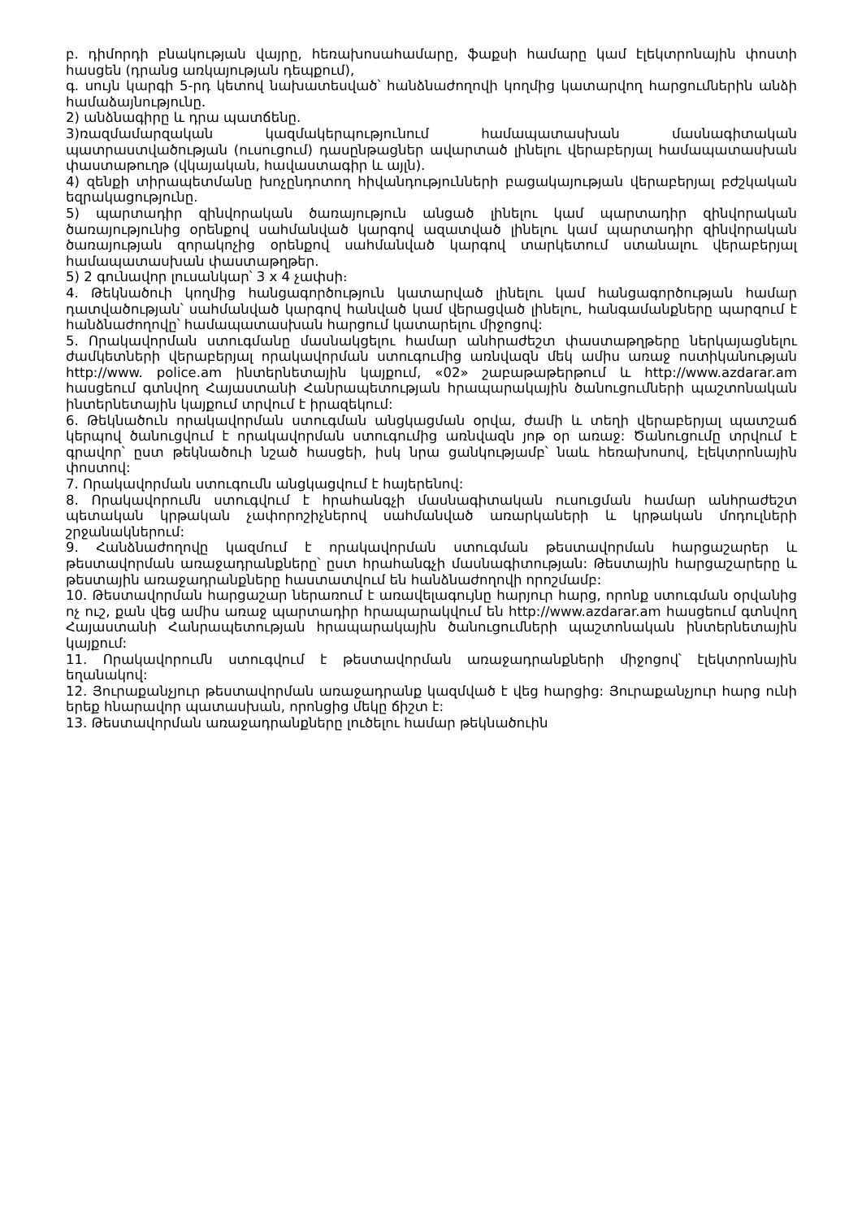բ. դիմորդի բնակության վայրը, հեռախոսահամարը, ֆաքսի համարը կամ էլեկտրոնային փոստի հասցեն (դրանց առկայության դեպքում),
գ. սույն կարգի 5-րդ կետով նախատեսված՝ հանձնաժողովի կողմից կատարվող հարցումներին անձի համաձայնությունը.
2) անձնագիրը և դրա պատճենը.
3)ռազմամարզական կազմակերպությունում համապատասխան մասնագիտական պատրաստվածության (ուսուցում) դասընթացներ ավարտած լինելու վերաբերյալ համապատասխան փաստաթուղթ (վկայական, հավաստագիր և այլն).
4) զենքի տիրապետմանը խոչընդոտող հիվանդությունների բացակայության վերաբերյալ բժշկական եզրակացությունը.
5) պարտադիր զինվորական ծառայություն անցած լինելու կամ պարտադիր զինվորական ծառայությունից օրենքով սահմանված կարգով ազատված լինելու կամ պարտադիր զինվորական ծառայության զորակոչից օրենքով սահմանված կարգով տարկետում ստանալու վերաբերյալ համապատասխան փաստաթղթեր.
5) 2 գունավոր լուսանկար՝ 3 x 4 չափսի։
4. Թեկնածուի կողմից հանցագործություն կատարված լինելու կամ հանցագործության համար դատվածության՝ սահմանված կարգով հանված կամ վերացված լինելու, հանգամանքները պարզում է հանձնաժողովը՝ համապատասխան հարցում կատարելու միջոցով:
5. Որակավորման ստուգմանը մասնակցելու համար անհրաժեշտ փաստաթղթերը ներկայացնելու ժամկետների վերաբերյալ որակավորման ստուգումից առնվազն մեկ ամիս առաջ ոստիկանության http://www. police.am ինտերնետային կայքում, «02» շաբաթաթերթում և http://www.azdarar.am հասցեում գտնվող Հայաստանի Հանրապետության հրապարակային ծանուցումների պաշտոնական ինտերնետային կայքում տրվում է իրազեկում:
6. Թեկնածուն որակավորման ստուգման անցկացման օրվա, ժամի և տեղի վերաբերյալ պատշաճ կերպով ծանուցվում է որակավորման ստուգումից առնվազն յոթ օր առաջ: Ծանուցումը տրվում է գրավոր՝ ըստ թեկնածուի նշած հասցեի, իսկ նրա ցանկությամբ՝ նաև հեռախոսով, էլեկտրոնային փոստով:
7. Որակավորման ստուգումն անցկացվում է հայերենով:
8. Որակավորումն ստուգվում է հրահանգչի մասնագիտական ուսուցման համար անհրաժեշտ պետական կրթական չափորոշիչներով սահմանված առարկաների և կրթական մոդուլների շրջանակներում:
9. Հանձնաժողովը կազմում է որակավորման ստուգման թեստավորման հարցաշարեր և թեստավորման առաջադրանքները՝ ըստ հրահանգչի մասնագիտության: Թեստային հարցաշարերը և թեստային առաջադրանքները հաստատվում են հանձնաժողովի որոշմամբ:
10. Թեստավորման հարցաշար ներառում է առավելագույնը հարյուր հարց, որոնք ստուգման օրվանից ոչ ուշ, քան վեց ամիս առաջ պարտադիր հրապարակվում են http://www.azdarar.am հասցեում գտնվող Հայաստանի Հանրապետության հրապարակային ծանուցումների պաշտոնական ինտերնետային կայքում:
11. Որակավորումն ստուգվում է թեստավորման առաջադրանքների միջոցով՝ էլեկտրոնային եղանակով:
12. Յուրաքանչյուր թեստավորման առաջադրանք կազմված է վեց հարցից: Յուրաքանչյուր հարց ունի երեք հնարավոր պատասխան, որոնցից մեկը ճիշտ է:
13. Թեստավորման առաջադրանքները լուծելու համար թեկնածուին